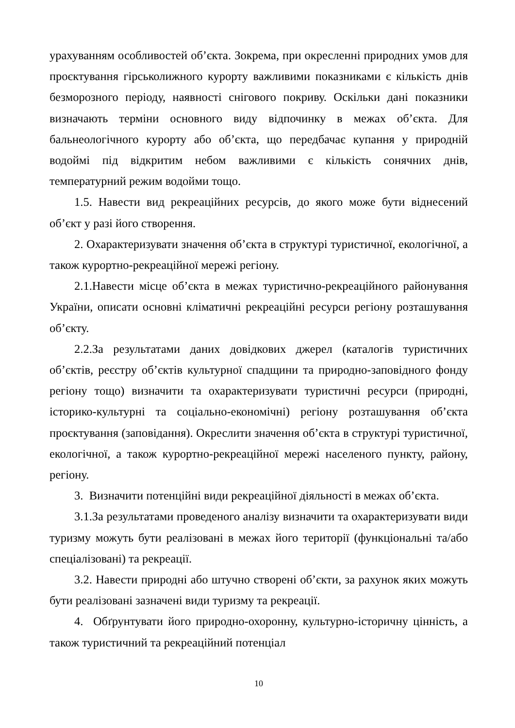урахуванням особливостей об’єкта. Зокрема, при окресленні природних умов для проєктування гірськолижного курорту важливими показниками є кількість днів безморозного періоду, наявності снігового покриву. Оскільки дані показники визначають терміни основного виду відпочинку в межах об’єкта. Для бальнеологічного курорту або об’єкта, що передбачає купання у природній водоймі під відкритим небом важливими є кількість сонячних днів, температурний режим водойми тощо.
1.5. Навести вид рекреаційних ресурсів, до якого може бути віднесений об’єкт у разі його створення.
2. Охарактеризувати значення об’єкта в структурі туристичної, екологічної, а також курортно-рекреаційної мережі регіону.
2.1.Навести місце об’єкта в межах туристично-рекреаційного районування України, описати основні кліматичні рекреаційні ресурси регіону розташування об’єкту.
2.2.За результатами даних довідкових джерел (каталогів туристичних об’єктів, реєстру об’єктів культурної спадщини та природно-заповідного фонду регіону тощо) визначити та охарактеризувати туристичні ресурси (природні, історико-культурні та соціально-економічні) регіону розташування об’єкта проєктування (заповідання). Окреслити значення об’єкта в структурі туристичної, екологічної, а також курортно-рекреаційної мережі населеного пункту, району, регіону.
3. Визначити потенційні види рекреаційної діяльності в межах об’єкта.
3.1.За результатами проведеного аналізу визначити та охарактеризувати види туризму можуть бути реалізовані в межах його території (функціональні та/або спеціалізовані) та рекреації.
3.2. Навести природні або штучно створені об’єкти, за рахунок яких можуть бути реалізовані зазначені види туризму та рекреації.
4. Обґрунтувати його природно-охоронну, культурно-історичну цінність, а також туристичний та рекреаційний потенціал
10